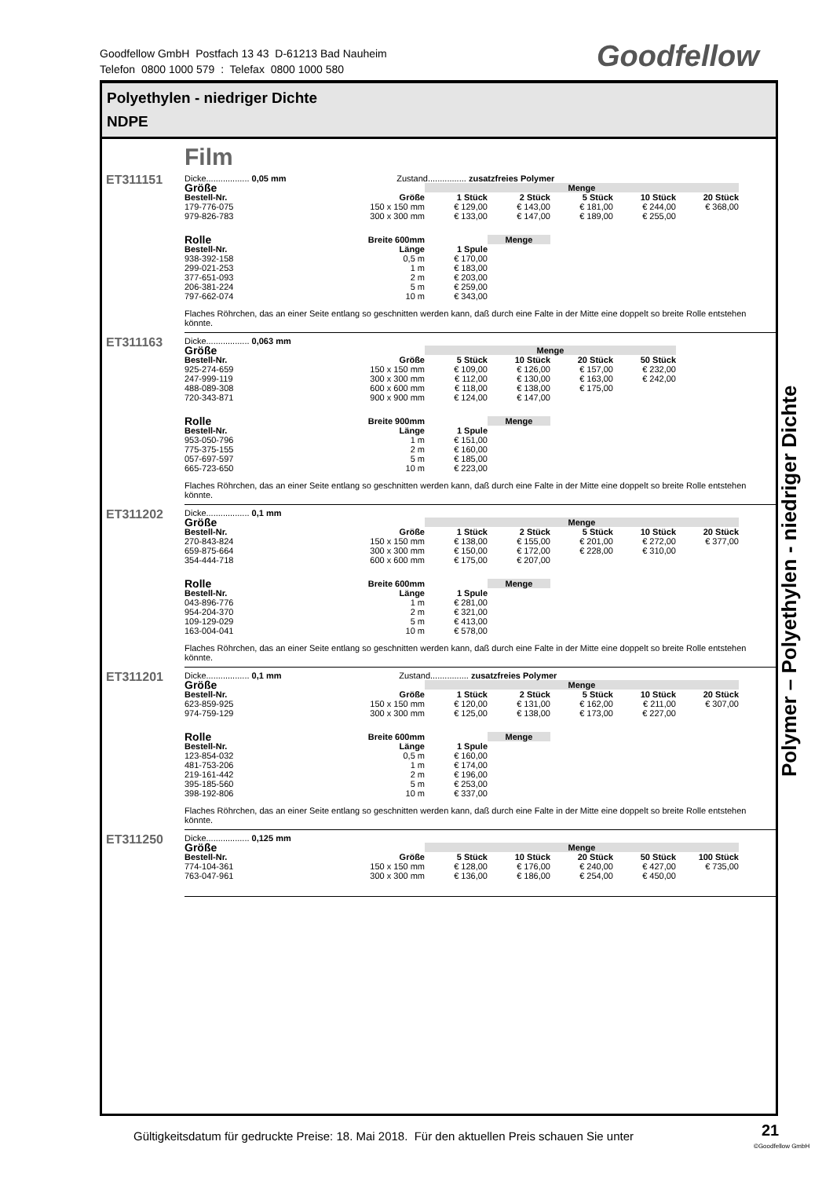Goodfellow GmbH Postfach 13 43 D-61213 Bad Nauheim
Telefon 0800 1000 579 : Telefax 0800 1000 580
Goodfellow
Polyethylen - niedriger Dichte
NDPE
Film
ET311151
Dicke.................. 0,05 mm Zustand................ zusatzfreies Polymer
| Größe | | Menge | | | | |
| --- | --- | --- | --- | --- | --- | --- |
| Bestell-Nr. | Größe | 1 Stück | 2 Stück | 5 Stück | 10 Stück | 20 Stück |
| 179-776-075 | 150 x 150 mm | € 129,00 | € 143,00 | € 181,00 | € 244,00 | € 368,00 |
| 979-826-783 | 300 x 300 mm | € 133,00 | € 147,00 | € 189,00 | € 255,00 | |
| Rolle | Breite 600mm | | Menge |
| --- | --- | --- | --- |
| Bestell-Nr. | Länge | 1 Spule | |
| 938-392-158 | 0,5 m | € 170,00 | |
| 299-021-253 | 1 m | € 183,00 | |
| 377-651-093 | 2 m | € 203,00 | |
| 206-381-224 | 5 m | € 259,00 | |
| 797-662-074 | 10 m | € 343,00 | |
Flaches Röhrchen, das an einer Seite entlang so geschnitten werden kann, daß durch eine Falte in der Mitte eine doppelt so breite Rolle entstehen könnte.
ET311163
Dicke.................. 0,063 mm
| Größe | | Menge | | | |
| --- | --- | --- | --- | --- | --- |
| Bestell-Nr. | Größe | 5 Stück | 10 Stück | 20 Stück | 50 Stück |
| 925-274-659 | 150 x 150 mm | € 109,00 | € 126,00 | € 157,00 | € 232,00 |
| 247-999-119 | 300 x 300 mm | € 112,00 | € 130,00 | € 163,00 | € 242,00 |
| 488-089-308 | 600 x 600 mm | € 118,00 | € 138,00 | € 175,00 | |
| 720-343-871 | 900 x 900 mm | € 124,00 | € 147,00 | | |
| Rolle | Breite 900mm | | Menge |
| --- | --- | --- | --- |
| Bestell-Nr. | Länge | 1 Spule | |
| 953-050-796 | 1 m | € 151,00 | |
| 775-375-155 | 2 m | € 160,00 | |
| 057-697-597 | 5 m | € 185,00 | |
| 665-723-650 | 10 m | € 223,00 | |
Flaches Röhrchen, das an einer Seite entlang so geschnitten werden kann, daß durch eine Falte in der Mitte eine doppelt so breite Rolle entstehen könnte.
ET311202
Dicke.................. 0,1 mm
| Größe | | Menge | | | | |
| --- | --- | --- | --- | --- | --- | --- |
| Bestell-Nr. | Größe | 1 Stück | 2 Stück | 5 Stück | 10 Stück | 20 Stück |
| 270-843-824 | 150 x 150 mm | € 138,00 | € 155,00 | € 201,00 | € 272,00 | € 377,00 |
| 659-875-664 | 300 x 300 mm | € 150,00 | € 172,00 | € 228,00 | € 310,00 | |
| 354-444-718 | 600 x 600 mm | € 175,00 | € 207,00 | | | |
| Rolle | Breite 600mm | | Menge |
| --- | --- | --- | --- |
| Bestell-Nr. | Länge | 1 Spule | |
| 043-896-776 | 1 m | € 281,00 | |
| 954-204-370 | 2 m | € 321,00 | |
| 109-129-029 | 5 m | € 413,00 | |
| 163-004-041 | 10 m | € 578,00 | |
Flaches Röhrchen, das an einer Seite entlang so geschnitten werden kann, daß durch eine Falte in der Mitte eine doppelt so breite Rolle entstehen könnte.
ET311201
Dicke.................. 0,1 mm Zustand................ zusatzfreies Polymer
| Größe | | Menge | | | | |
| --- | --- | --- | --- | --- | --- | --- |
| Bestell-Nr. | Größe | 1 Stück | 2 Stück | 5 Stück | 10 Stück | 20 Stück |
| 623-859-925 | 150 x 150 mm | € 120,00 | € 131,00 | € 162,00 | € 211,00 | € 307,00 |
| 974-759-129 | 300 x 300 mm | € 125,00 | € 138,00 | € 173,00 | € 227,00 | |
| Rolle | Breite 600mm | | Menge |
| --- | --- | --- | --- |
| Bestell-Nr. | Länge | 1 Spule | |
| 123-854-032 | 0,5 m | € 160,00 | |
| 481-753-206 | 1 m | € 174,00 | |
| 219-161-442 | 2 m | € 196,00 | |
| 395-185-560 | 5 m | € 253,00 | |
| 398-192-806 | 10 m | € 337,00 | |
Flaches Röhrchen, das an einer Seite entlang so geschnitten werden kann, daß durch eine Falte in der Mitte eine doppelt so breite Rolle entstehen könnte.
ET311250
Dicke.................. 0,125 mm
| Größe | | Menge | | | | |
| --- | --- | --- | --- | --- | --- | --- |
| Bestell-Nr. | Größe | 5 Stück | 10 Stück | 20 Stück | 50 Stück | 100 Stück |
| 774-104-361 | 150 x 150 mm | € 128,00 | € 176,00 | € 240,00 | € 427,00 | € 735,00 |
| 763-047-961 | 300 x 300 mm | € 136,00 | € 186,00 | € 254,00 | € 450,00 | |
Polymer – Polyethylen - niedriger Dichte
Gültigkeitsdatum für gedruckte Preise: 18. Mai 2018. Für den aktuellen Preis schauen Sie unter
21
©Goodfellow GmbH